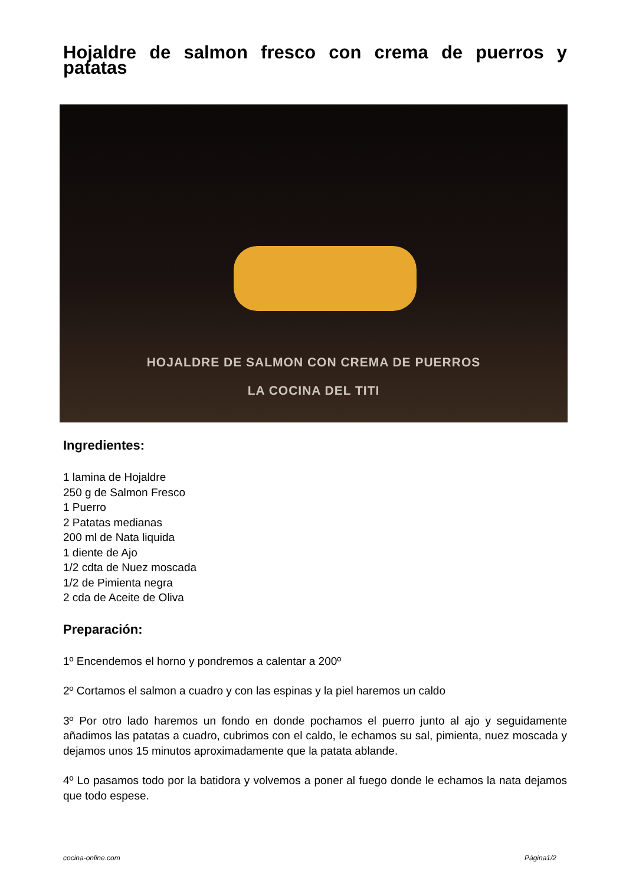Hojaldre de salmon fresco con crema de puerros y patatas
HOJALDRE DE SALMON CON CREMA DE PUERROS
LA COCINA DEL TITI
Ingredientes:
1 lamina de Hojaldre
250 g de Salmon Fresco
1 Puerro
2 Patatas medianas
200 ml de Nata liquida
1 diente de Ajo
1/2 cdta de Nuez moscada
1/2 de Pimienta negra
2 cda de Aceite de Oliva
Preparación:
1º Encendemos el horno y pondremos a calentar a 200º
2º Cortamos el salmon a cuadro y con las espinas y la piel haremos un caldo
3º Por otro lado haremos un fondo en donde pochamos el puerro junto al ajo y seguidamente añadimos las patatas a cuadro, cubrimos con el caldo, le echamos su sal, pimienta, nuez moscada y dejamos unos 15 minutos aproximadamente que la patata ablande.
4º Lo pasamos todo por la batidora y volvemos a poner al fuego donde le echamos la nata dejamos que todo espese.
cocina-online.com Página1/2